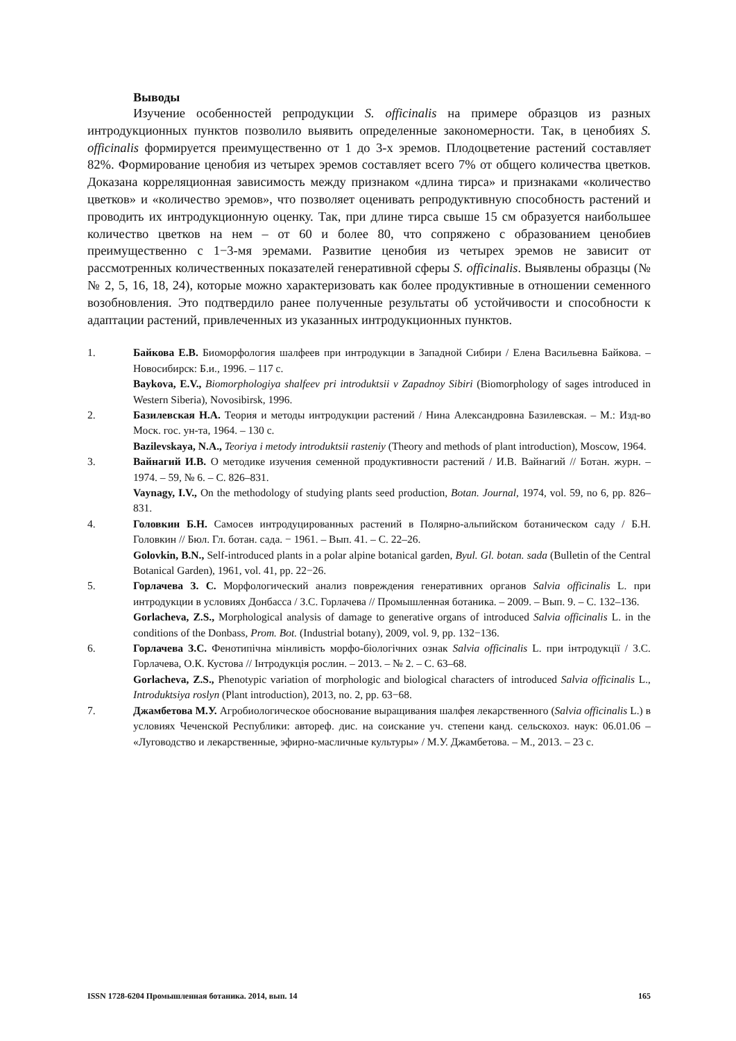Выводы
Изучение особенностей репродукции S. officinalis на примере образцов из разных интродукционных пунктов позволило выявить определенные закономерности. Так, в ценобиях S. officinalis формируется преимущественно от 1 до 3-х эремов. Плодоцветение растений составляет 82%. Формирование ценобия из четырех эремов составляет всего 7% от общего количества цветков. Доказана корреляционная зависимость между признаком «длина тирса» и признаками «количество цветков» и «количество эремов», что позволяет оценивать репродуктивную способность растений и проводить их интродукционную оценку. Так, при длине тирса свыше 15 см образуется наибольшее количество цветков на нем – от 60 и более 80, что сопряжено с образованием ценобиев преимущественно с 1−3-мя эремами. Развитие ценобия из четырех эремов не зависит от рассмотренных количественных показателей генеративной сферы S. officinalis. Выявлены образцы (№№ 2, 5, 16, 18, 24), которые можно характеризовать как более продуктивные в отношении семенного возобновления. Это подтвердило ранее полученные результаты об устойчивости и способности к адаптации растений, привлеченных из указанных интродукционных пунктов.
1. Байкова Е.В. Биоморфология шалфеев при интродукции в Западной Сибири / Елена Васильевна Байкова. – Новосибирск: Б.и., 1996. – 117 с.
Baykova, E.V., Biomorphologiya shalfeev pri introduktsii v Zapadnoy Sibiri (Biomorphology of sages introduced in Western Siberia), Novosibirsk, 1996.
2. Базилевская Н.А. Теория и методы интродукции растений / Нина Александровна Базилевская. – М.: Изд-во Моск. гос. ун-та, 1964. – 130 с.
Bazilevskaya, N.A., Teoriya i metody introduktsii rasteniy (Theory and methods of plant introduction), Moscow, 1964.
3. Вайнагий И.В. О методике изучения семенной продуктивности растений / И.В. Вайнагий // Ботан. журн. – 1974. – 59, № 6. – С. 826–831.
Vaynagy, I.V., On the methodology of studying plants seed production, Botan. Journal, 1974, vol. 59, no 6, pp. 826–831.
4. Головкин Б.Н. Самосев интродуцированных растений в Полярно-альпийском ботаническом саду / Б.Н. Головкин // Бюл. Гл. ботан. сада. − 1961. – Вып. 41. – С. 22–26.
Golovkin, B.N., Self-introduced plants in a polar alpine botanical garden, Byul. Gl. botan. sada (Bulletin of the Central Botanical Garden), 1961, vol. 41, pp. 22−26.
5. Горлачева З. С. Морфологический анализ повреждения генеративних органов Salvia officinalis L. при интродукции в условиях Донбасса / З.С. Горлачева // Промышленная ботаника. – 2009. – Вып. 9. – С. 132–136.
Gorlacheva, Z.S., Morphological analysis of damage to generative organs of introduced Salvia officinalis L. in the conditions of the Donbass, Prom. Bot. (Industrial botany), 2009, vol. 9, pp. 132−136.
6. Горлачева З.С. Фенотипічна мінливість морфо-біологічних ознак Salvia officinalis L. при інтродукції / З.С. Горлачева, О.К. Кустова // Інтродукція рослин. – 2013. – № 2. – С. 63–68.
Gorlacheva, Z.S., Phenotypic variation of morphologic and biological characters of introduced Salvia officinalis L., Introduktsiya roslyn (Plant introduction), 2013, no. 2, pp. 63−68.
7. Джамбетова М.У. Агробиологическое обоснование выращивания шалфея лекарственного (Salvia officinalis L.) в условиях Чеченской Республики: автореф. дис. на соискание уч. степени канд. сельскохоз. наук: 06.01.06 – «Луговодство и лекарственные, эфирно-масличные культуры» / М.У. Джамбетова. – М., 2013. – 23 с.
ISSN 1728-6204 Промышленная ботаника. 2014, вып. 14 165